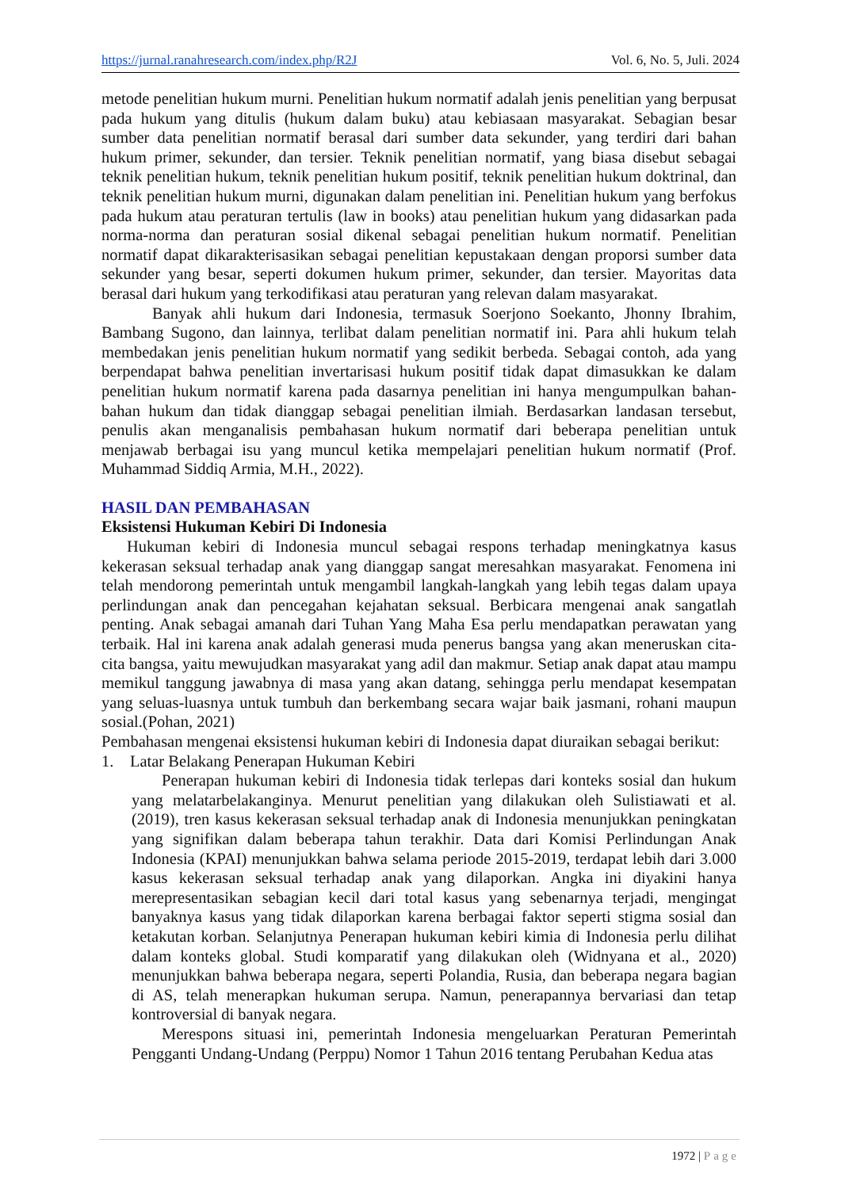https://jurnal.ranahresearch.com/index.php/R2J Vol. 6, No. 5, Juli. 2024
metode penelitian hukum murni. Penelitian hukum normatif adalah jenis penelitian yang berpusat pada hukum yang ditulis (hukum dalam buku) atau kebiasaan masyarakat. Sebagian besar sumber data penelitian normatif berasal dari sumber data sekunder, yang terdiri dari bahan hukum primer, sekunder, dan tersier. Teknik penelitian normatif, yang biasa disebut sebagai teknik penelitian hukum, teknik penelitian hukum positif, teknik penelitian hukum doktrinal, dan teknik penelitian hukum murni, digunakan dalam penelitian ini. Penelitian hukum yang berfokus pada hukum atau peraturan tertulis (law in books) atau penelitian hukum yang didasarkan pada norma-norma dan peraturan sosial dikenal sebagai penelitian hukum normatif. Penelitian normatif dapat dikarakterisasikan sebagai penelitian kepustakaan dengan proporsi sumber data sekunder yang besar, seperti dokumen hukum primer, sekunder, dan tersier. Mayoritas data berasal dari hukum yang terkodifikasi atau peraturan yang relevan dalam masyarakat.
Banyak ahli hukum dari Indonesia, termasuk Soerjono Soekanto, Jhonny Ibrahim, Bambang Sugono, dan lainnya, terlibat dalam penelitian normatif ini. Para ahli hukum telah membedakan jenis penelitian hukum normatif yang sedikit berbeda. Sebagai contoh, ada yang berpendapat bahwa penelitian invertarisasi hukum positif tidak dapat dimasukkan ke dalam penelitian hukum normatif karena pada dasarnya penelitian ini hanya mengumpulkan bahan-bahan hukum dan tidak dianggap sebagai penelitian ilmiah. Berdasarkan landasan tersebut, penulis akan menganalisis pembahasan hukum normatif dari beberapa penelitian untuk menjawab berbagai isu yang muncul ketika mempelajari penelitian hukum normatif (Prof. Muhammad Siddiq Armia, M.H., 2022).
HASIL DAN PEMBAHASAN
Eksistensi Hukuman Kebiri Di Indonesia
Hukuman kebiri di Indonesia muncul sebagai respons terhadap meningkatnya kasus kekerasan seksual terhadap anak yang dianggap sangat meresahkan masyarakat. Fenomena ini telah mendorong pemerintah untuk mengambil langkah-langkah yang lebih tegas dalam upaya perlindungan anak dan pencegahan kejahatan seksual. Berbicara mengenai anak sangatlah penting. Anak sebagai amanah dari Tuhan Yang Maha Esa perlu mendapatkan perawatan yang terbaik. Hal ini karena anak adalah generasi muda penerus bangsa yang akan meneruskan cita-cita bangsa, yaitu mewujudkan masyarakat yang adil dan makmur. Setiap anak dapat atau mampu memikul tanggung jawabnya di masa yang akan datang, sehingga perlu mendapat kesempatan yang seluas-luasnya untuk tumbuh dan berkembang secara wajar baik jasmani, rohani maupun sosial.(Pohan, 2021)
Pembahasan mengenai eksistensi hukuman kebiri di Indonesia dapat diuraikan sebagai berikut:
1. Latar Belakang Penerapan Hukuman Kebiri
Penerapan hukuman kebiri di Indonesia tidak terlepas dari konteks sosial dan hukum yang melatarbelakanginya. Menurut penelitian yang dilakukan oleh Sulistiawati et al. (2019), tren kasus kekerasan seksual terhadap anak di Indonesia menunjukkan peningkatan yang signifikan dalam beberapa tahun terakhir. Data dari Komisi Perlindungan Anak Indonesia (KPAI) menunjukkan bahwa selama periode 2015-2019, terdapat lebih dari 3.000 kasus kekerasan seksual terhadap anak yang dilaporkan. Angka ini diyakini hanya merepresentasikan sebagian kecil dari total kasus yang sebenarnya terjadi, mengingat banyaknya kasus yang tidak dilaporkan karena berbagai faktor seperti stigma sosial dan ketakutan korban. Selanjutnya Penerapan hukuman kebiri kimia di Indonesia perlu dilihat dalam konteks global. Studi komparatif yang dilakukan oleh (Widnyana et al., 2020) menunjukkan bahwa beberapa negara, seperti Polandia, Rusia, dan beberapa negara bagian di AS, telah menerapkan hukuman serupa. Namun, penerapannya bervariasi dan tetap kontroversial di banyak negara.
Merespons situasi ini, pemerintah Indonesia mengeluarkan Peraturan Pemerintah Pengganti Undang-Undang (Perppu) Nomor 1 Tahun 2016 tentang Perubahan Kedua atas
1972 | Page